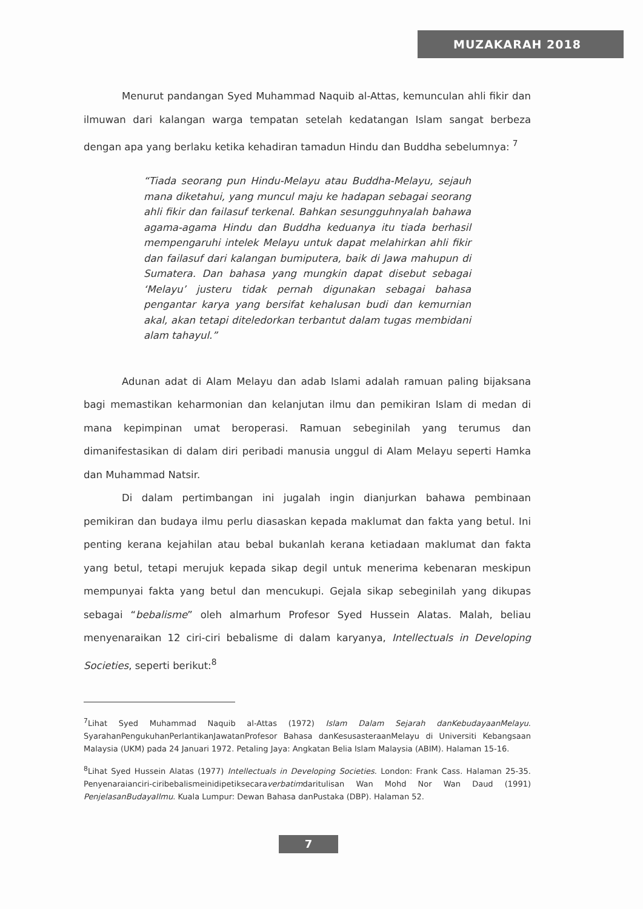MUZAKARAH 2018
Menurut pandangan Syed Muhammad Naquib al-Attas, kemunculan ahli fikir dan ilmuwan dari kalangan warga tempatan setelah kedatangan Islam sangat berbeza dengan apa yang berlaku ketika kehadiran tamadun Hindu dan Buddha sebelumnya: <sup>7</sup>
“Tiada seorang pun Hindu-Melayu atau Buddha-Melayu, sejauh mana diketahui, yang muncul maju ke hadapan sebagai seorang ahli fikir dan failasuf terkenal. Bahkan sesungguhnyalah bahawa agama-agama Hindu dan Buddha keduanya itu tiada berhasil mempengaruhi intelek Melayu untuk dapat melahirkan ahli fikir dan failasuf dari kalangan bumiputera, baik di Jawa mahupun di Sumatera. Dan bahasa yang mungkin dapat disebut sebagai ‘Melayu’ justeru tidak pernah digunakan sebagai bahasa pengantar karya yang bersifat kehalusan budi dan kemurnian akal, akan tetapi diteledorkan terbantut dalam tugas membidani alam tahayul.”
Adunan adat di Alam Melayu dan adab Islami adalah ramuan paling bijaksana bagi memastikan keharmonian dan kelanjutan ilmu dan pemikiran Islam di medan di mana kepimpinan umat beroperasi. Ramuan sebeginilah yang terumus dan dimanifestasikan di dalam diri peribadi manusia unggul di Alam Melayu seperti Hamka dan Muhammad Natsir.
Di dalam pertimbangan ini jugalah ingin dianjurkan bahawa pembinaan pemikiran dan budaya ilmu perlu diasaskan kepada maklumat dan fakta yang betul. Ini penting kerana kejahilan atau bebal bukanlah kerana ketiadaan maklumat dan fakta yang betul, tetapi merujuk kepada sikap degil untuk menerima kebenaran meskipun mempunyai fakta yang betul dan mencukupi. Gejala sikap sebeginilah yang dikupas sebagai “bebalisme” oleh almarhum Profesor Syed Hussein Alatas. Malah, beliau menyenaraikan 12 ciri-ciri bebalisme di dalam karyanya, Intellectuals in Developing Societies, seperti berikut:<sup>8</sup>
<sup>7</sup> Lihat Syed Muhammad Naquib al-Attas (1972) Islam Dalam Sejarah danKebudayaanMelayu. SyarahanPengukuhanPerlantikanJawatanProfesor Bahasa danKesusasteraanMelayu di Universiti Kebangsaan Malaysia (UKM) pada 24 Januari 1972. Petaling Jaya: Angkatan Belia Islam Malaysia (ABIM). Halaman 15-16.
<sup>8</sup> Lihat Syed Hussein Alatas (1977) Intellectuals in Developing Societies. London: Frank Cass. Halaman 25-35. Penyenaraianciri-ciribebalismeinidipetiksecaraverbatimdaritulisan Wan Mohd Nor Wan Daud (1991) PenjelasanBudayaIlmu. Kuala Lumpur: Dewan Bahasa danPustaka (DBP). Halaman 52.
7